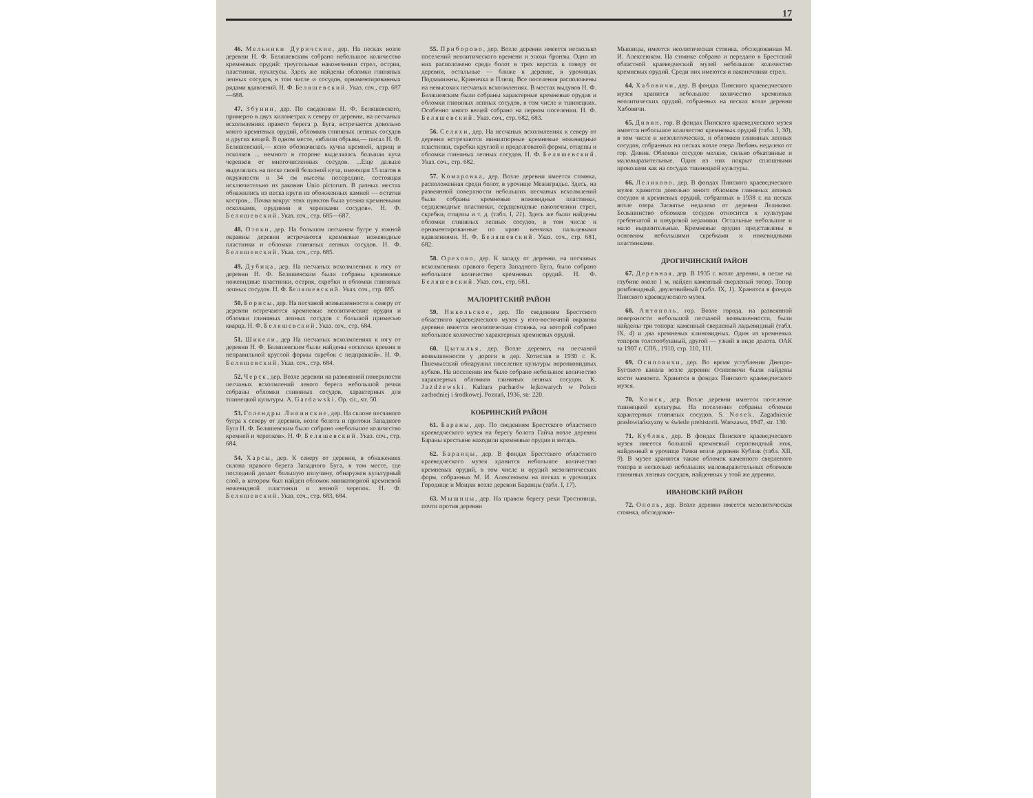17
46. Мельники Дуричские, дер. На песках возле деревни Н. Ф. Беляшевским собрано небольшое количество кремневых орудий: треугольные наконечники стрел, острия, пластинки, нуклеусы. Здесь же найдены обломки глиняных лепных сосудов, в том числе и сосудов, орнаментированных рядами вдавлений. Н. Ф. Беляшевский. Указ. соч., стр. 687—688.
47. Збунин, дер. По сведениям Н. Ф. Беляшевского, примерно в двух километрах к северу от деревни, на песчаных всхолмлениях правого берега р. Буга, встречается довольно много кремневых орудий, обломков глиняных лепных сосудов и других вещей. В одном месте, «вблизи обрыва,— писал Н. Ф. Беляшевский,— ясно обозначилась кучка кремней, ядрищ и осколков ... немного в стороне выделялась большая куча черепков от многочисленных сосудов. ...Еще дальше выделялась на песке своей белизной куча, имеющая 15 шагов в окружности и 34 см высоты посередине, состоящая исключительно из раковин Unio pictorum. В разных местах обнажились из песка круги из обожженных камней — остатки костров... Почва вокруг этих пунктов была усеяна кремневыми осколками, орудиями и черепками сосудов». Н. Ф. Беляшевский. Указ. соч., стр. 685—687.
48. Отоки, дер. На большом песчаном бугре у южной окраины деревни встречаются кремневые ножевидные пластинки и обломки глиняных лепных сосудов. Н. Ф. Беляшевский. Указ. соч., стр. 685.
49. Дубица, дер. На песчаных всхолмлениях к югу от деревни Н. Ф. Беляшевским были собраны кремневые ножевидные пластинки, острия, скребки и обломки глиняных лепных сосудов. Н. Ф. Беляшевский. Указ. соч., стр. 685.
50. Борисы, дер. На песчаной возвышенности к северу от деревни встречаются кремневые неолитические орудия и обломки глиняных лепных сосудов с большой примесью кварца. Н. Ф. Беляшевский. Указ. соч., стр. 684.
51. Шикели, дер На песчаных всхолмлениях к югу от деревни Н. Ф. Беляшевским были найдены «осколки кремня и неправильной круглой формы скребок с подправкой». Н. Ф. Беляшевский. Указ. соч., стр. 684.
52. Черск, дер. Возле деревни на развеянной поверхности песчаных всхолмлений левого берега небольшой речки собраны обломки глиняных сосудов, характерных для тшинецкой культуры. A. Gardawski. Op. cit., str. 50.
53. Голендры Липинские, дер. На склоне песчаного бугра к северу от деревни, возле болота и притоки Западного Буга Н. Ф. Беляшевским было собрано «небольшое количество кремней и черепков». Н. Ф. Беляшевский. Указ. соч., стр. 684.
54. Харсы, дер. К северу от деревни, в обнажениях склона правого берега Западного Буга, в том месте, где последний делает большую излучину, обнаружен культурный слой, в котором был найден обломок миниатюрной кремневой ножевидной пластинки и лепной черепок. Н. Ф. Беляшевский. Указ. соч., стр. 683, 684.
55. Приборово, дер. Возле деревни имеется несколько поселений неолитического времени и эпохи бронзы. Одно из них расположено среди болот в трех верстах к северу от деревни, остальные — ближе к деревне, в урочищах Подзамижны, Криничка и Плющ. Все поселения расположены на невысоких песчаных всхолмлениях. В местах выдувов Н. Ф. Беляшевским были собраны характерные кремневые орудия и обломки глиняных лепных сосудов, в том числе и тшинецких. Особенно много вещей собрано на первом поселении. Н. Ф. Беляшевский. Указ. соч., стр. 682, 683.
56. Селяхи, дер. На песчаных всхолмлениях к северу от деревни встречаются миниатюрные кремневые ножевидные пластинки, скребки круглой и продолговатой формы, отщепы и обломки глиняных лепных сосудов. Н. Ф. Беляшевский. Указ. соч., стр. 682.
57. Комаровка, дер. Возле деревни имеется стоянка, расположенная среди болот, в урочище Межигрядье. Здесь, на развеянной поверхности небольших песчаных всхолмлений были собраны кремневые ножевидные пластинки, сердцевидные пластинки, сердцевидные наконечники стрел, скребки, отщепы и т. д. (табл. I, 21). Здесь же были найдены обломки глиняных лепных сосудов, в том числе и орнаментированные по краю венчика пальцевыми вдавлениями. Н. Ф. Беляшевский. Указ. соч., стр. 681, 682.
58. Орехово, дер. К западу от деревни, на песчаных всхолмлениях правого берега Западного Буга, было собрано небольшое количество кремневых орудий. Н. Ф. Беляшевский. Указ. соч., стр. 681.
МАЛОРИТСКИЙ РАЙОН
59. Никольское, дер. По сведениям Брестского областного краеведческого музея у юго-восточной окраины деревни имеется неолитическая стоянка, на которой собрано небольшое количество характерных кремневых орудий.
60. Цытылья, дер. Возле деревни, на песчаной возвышенности у дороги в дер. Хотислав в 1930 г. К. Пшемысский обнаружил поселение культуры воронковидных кубков. На поселении им было собрано небольшое количество характерных обломков глиняных лепных сосудов. K. Jażdżewski. Kultura pucharów lejkowatych w Polsce zachodniej i środkowej. Poznań, 1936, str. 220.
КОБРИНСКИЙ РАЙОН
61. Бараны, дер. По сведениям Брестского областного краеведческого музея на берегу болота Гайча возле деревни Бараны крестьяне находили кремневые орудия и янтарь.
62. Баранцы, дер. В фондах Брестского областного краеведческого музея хранится небольшое количество кремневых орудий, в том числе и орудий мезолитических форм, собранных М. И. Алексеюком на песках в урочищах Городище и Мощки возле деревни Баранцы (табл. I, 17).
63. Мышицы, дер. На правом берегу реки Тростяница, почти против деревни
Мышицы, имеется неолитическая стоянка, обследованная М. И. Алексеюком. На стоянке собрано и передано в Брестский областной краеведческий музей небольшое количество кремневых орудий. Среди них имеются и наконечники стрел.
64. Хабовичи, дер. В фондах Пинского краеведческого музея хранится небольшое количество кремневых неолитических орудий, собранных на песках возле деревни Хабовичи.
65. Дивин, гор. В фондах Пинского краеведческого музея имеется небольшое количество кремневых орудий (табл. I, 30), в том числе и мезолитических, и обломков глиняных лепных сосудов, собранных на песках возле озера Любань недалеко от гор. Дивин. Обломки сосудов мелкие, сильно обкатанные и маловыразительные. Один из них покрыт сплошными проколами как на сосудах тшинецкой культуры.
66. Леликово, дер. В фондах Пинского краеведческого музея хранится довольно много обломков глиняных лепных сосудов и кремневых орудий, собранных в 1938 г. на песках возле озера Засвятье недалеко от деревни Леликово. Большинство обломков сосудов относится к культурам гребенчатой и шнуровой керамики. Остальные небольшие и мало выразительные. Кремневые орудия представлены в основном небольшими скребками и ножевидными пластинками.
ДРОГИЧИНСКИЙ РАЙОН
67. Деревная, дер. В 1935 г. возле деревни, в песке на глубине около 1 м, найден каменный сверленый топор. Топор ромбовидный, двулезвийный (табл. IX, 1). Хранится в фондах Пинского краеведческого музея.
68. Антополь, гор. Возле города, на развеянной поверхности небольшой песчаной возвышенности, были найдены три топора: каменный сверленый ладьевидный (табл. IX, 4) и два кремневых клиновидных. Один из кремневых топоров толстообушный, другой — узкий в виде долота. ОАК за 1907 г. СПб., 1910, стр. 110, 111.
69. Осиповичи, дер. Во время углубления Днепро-Бугского канала возле деревни Осиповичи были найдены кости мамонта. Хранятся в фондах Пинского краеведческого музея.
70. Хомск, дер. Возле деревни имеется поселение тшинецкой культуры. На поселении собраны обломки характерных глиняных сосудов. S. Nosek. Zagadnienie prasłowiańszyzny w świetle prehistorii. Warszawa, 1947, str. 130.
71. Кублик, дер. В фондах Пинского краеведческого музея имеется большой кремневый серповидный нож, найденный в урочище Рачки возле деревни Кублик (табл. XII, 9). В музее хранится также обломок каменного сверленого топора и несколько небольших маловыразительных обломков глиняных лепных сосудов, найденных у этой же деревни.
ИВАНОВСКИЙ РАЙОН
72. Ополь, дер. Возле деревни имеется мезолитическая стоянка, обследован-